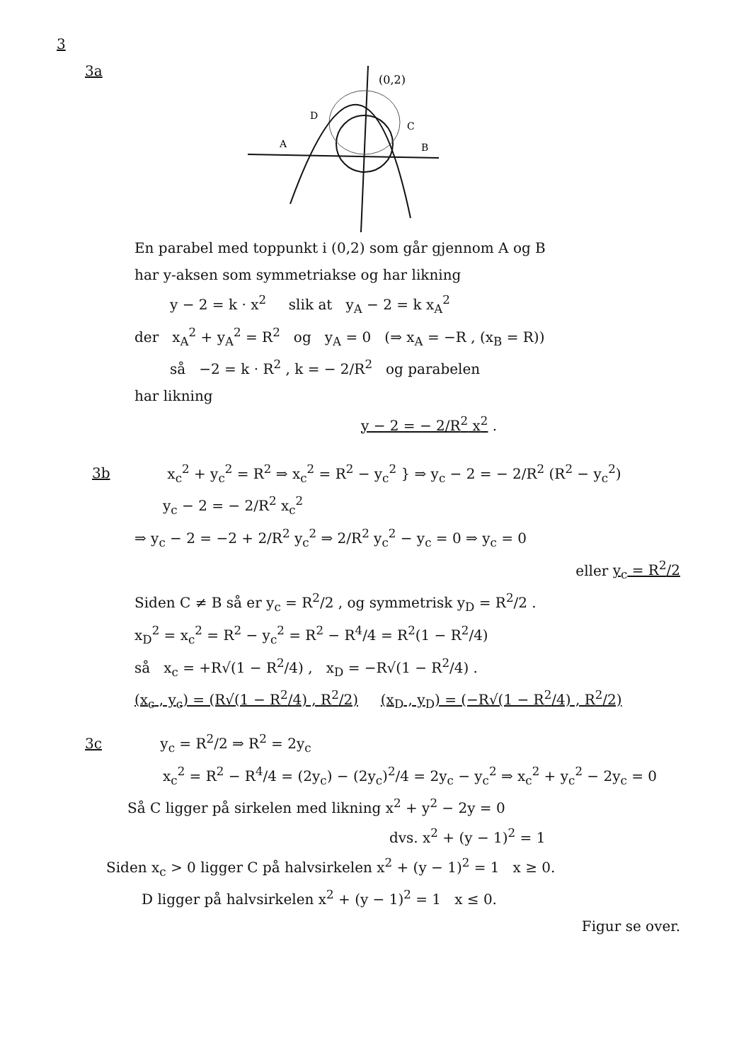3
3a
(0,2)
D
C
A
B
En parabel med toppunkt i (0,2) som går gjennom A og B
har y-aksen som symmetriakse og har likning
y − 2 = k · x<sup>2</sup> slik at y<sub>A</sub> − 2 = k x<sub>A</sub><sup>2</sup>
der x<sub>A</sub><sup>2</sup> + y<sub>A</sub><sup>2</sup> = R<sup>2</sup> og y<sub>A</sub> = 0 (⇒ x<sub>A</sub> = −R , (x<sub>B</sub> = R))
så −2 = k · R<sup>2</sup> , k = − 2/R<sup>2</sup> og parabelen
har likning
y − 2 = − 2/R<sup>2</sup> x<sup>2</sup> .
3b x<sub>c</sub><sup>2</sup> + y<sub>c</sub><sup>2</sup> = R<sup>2</sup> ⇒ x<sub>c</sub><sup>2</sup> = R<sup>2</sup> − y<sub>c</sub><sup>2</sup> } ⇒ y<sub>c</sub> − 2 = − 2/R<sup>2</sup> (R<sup>2</sup> − y<sub>c</sub><sup>2</sup>)
y<sub>c</sub> − 2 = − 2/R<sup>2</sup> x<sub>c</sub><sup>2</sup>
⇒ y<sub>c</sub> − 2 = −2 + 2/R<sup>2</sup> y<sub>c</sub><sup>2</sup> ⇒ 2/R<sup>2</sup> y<sub>c</sub><sup>2</sup> − y<sub>c</sub> = 0 ⇒ y<sub>c</sub> = 0
eller y<sub>c</sub> = R<sup>2</sup>/2
Siden C ≠ B så er y<sub>c</sub> = R<sup>2</sup>/2 , og symmetrisk y<sub>D</sub> = R<sup>2</sup>/2 .
x<sub>D</sub><sup>2</sup> = x<sub>c</sub><sup>2</sup> = R<sup>2</sup> − y<sub>c</sub><sup>2</sup> = R<sup>2</sup> − R<sup>4</sup>/4 = R<sup>2</sup>(1 − R<sup>2</sup>/4)
så x<sub>c</sub> = +R√(1 − R<sup>2</sup>/4) , x<sub>D</sub> = −R√(1 − R<sup>2</sup>/4) .
(x<sub>c</sub> , y<sub>c</sub>) = (R√(1 − R<sup>2</sup>/4) , R<sup>2</sup>/2) (x<sub>D</sub> , y<sub>D</sub>) = (−R√(1 − R<sup>2</sup>/4) , R<sup>2</sup>/2)
3c y<sub>c</sub> = R<sup>2</sup>/2 ⇒ R<sup>2</sup> = 2y<sub>c</sub>
x<sub>c</sub><sup>2</sup> = R<sup>2</sup> − R<sup>4</sup>/4 = (2y<sub>c</sub>) − (2y<sub>c</sub>)<sup>2</sup>/4 = 2y<sub>c</sub> − y<sub>c</sub><sup>2</sup> ⇒ x<sub>c</sub><sup>2</sup> + y<sub>c</sub><sup>2</sup> − 2y<sub>c</sub> = 0
Så C ligger på sirkelen med likning x<sup>2</sup> + y<sup>2</sup> − 2y = 0
dvs. x<sup>2</sup> + (y − 1)<sup>2</sup> = 1
Siden x<sub>c</sub> > 0 ligger C på halvsirkelen x<sup>2</sup> + (y − 1)<sup>2</sup> = 1 x ≥ 0.
D ligger på halvsirkelen x<sup>2</sup> + (y − 1)<sup>2</sup> = 1 x ≤ 0.
Figur se over.